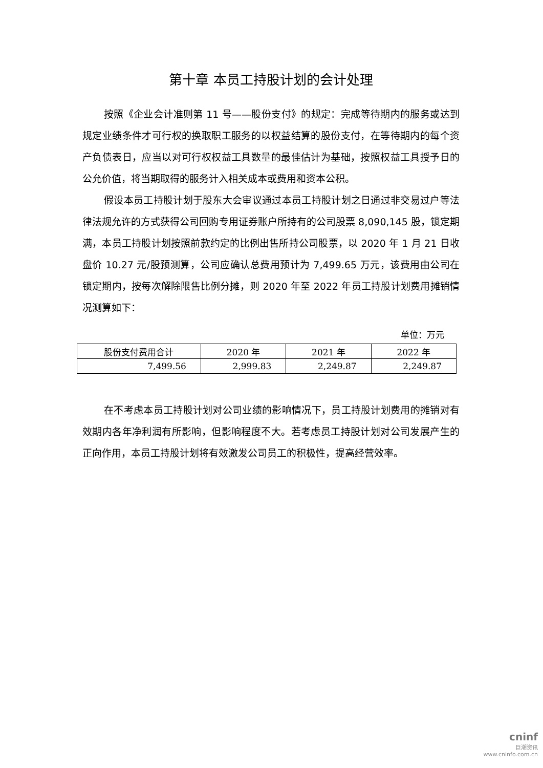第十章 本员工持股计划的会计处理
按照《企业会计准则第 11 号——股份支付》的规定：完成等待期内的服务或达到规定业绩条件才可行权的换取职工服务的以权益结算的股份支付，在等待期内的每个资产负债表日，应当以对可行权权益工具数量的最佳估计为基础，按照权益工具授予日的公允价值，将当期取得的服务计入相关成本或费用和资本公积。
假设本员工持股计划于股东大会审议通过本员工持股计划之日通过非交易过户等法律法规允许的方式获得公司回购专用证券账户所持有的公司股票 8,090,145 股，锁定期满，本员工持股计划按照前款约定的比例出售所持公司股票，以 2020 年 1 月 21 日收盘价 10.27 元/股预测算，公司应确认总费用预计为 7,499.65 万元，该费用由公司在锁定期内，按每次解除限售比例分摊，则 2020 年至 2022 年员工持股计划费用摊销情况测算如下：
单位：万元
| 股份支付费用合计 | 2020 年 | 2021 年 | 2022 年 |
| --- | --- | --- | --- |
| 7,499.56 | 2,999.83 | 2,249.87 | 2,249.87 |
在不考虑本员工持股计划对公司业绩的影响情况下，员工持股计划费用的摊销对有效期内各年净利润有所影响，但影响程度不大。若考虑员工持股计划对公司发展产生的正向作用，本员工持股计划将有效激发公司员工的积极性，提高经营效率。
cninf
巨潮资讯
www.cninfo.com.cn